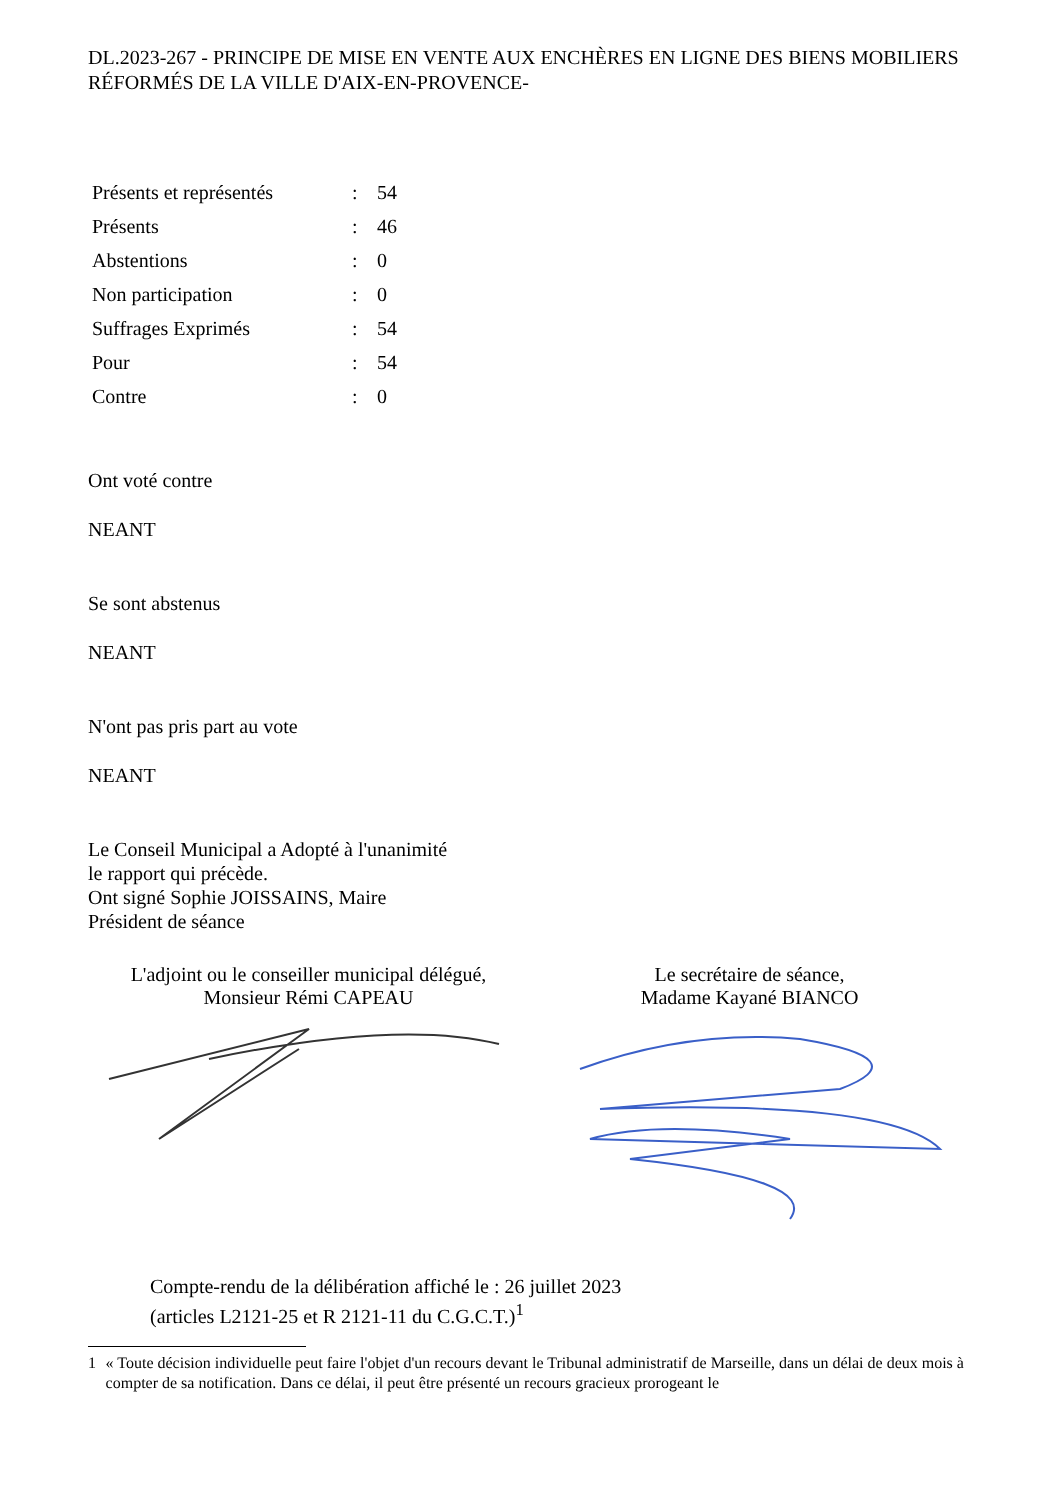DL.2023-267 - PRINCIPE DE MISE EN VENTE AUX ENCHÈRES EN LIGNE DES BIENS MOBILIERS RÉFORMÉS DE LA VILLE D'AIX-EN-PROVENCE-
| Présents et représentés | : | 54 |
| Présents | : | 46 |
| Abstentions | : | 0 |
| Non participation | : | 0 |
| Suffrages Exprimés | : | 54 |
| Pour | : | 54 |
| Contre | : | 0 |
Ont voté contre
NEANT
Se sont abstenus
NEANT
N'ont pas pris part au vote
NEANT
Le Conseil Municipal a Adopté à l'unanimité
le rapport qui précède.
Ont signé Sophie JOISSAINS, Maire
Président de séance
L'adjoint ou le conseiller municipal délégué,
Monsieur Rémi CAPEAU
Le secrétaire de séance,
Madame Kayané BIANCO
Compte-rendu de la délibération affiché le : 26 juillet 2023
(articles L2121-25 et R 2121-11 du C.G.C.T.)<sup>1</sup>
1 « Toute décision individuelle peut faire l'objet d'un recours devant le Tribunal administratif de Marseille, dans un délai de deux mois à compter de sa notification. Dans ce délai, il peut être présenté un recours gracieux prorogeant le